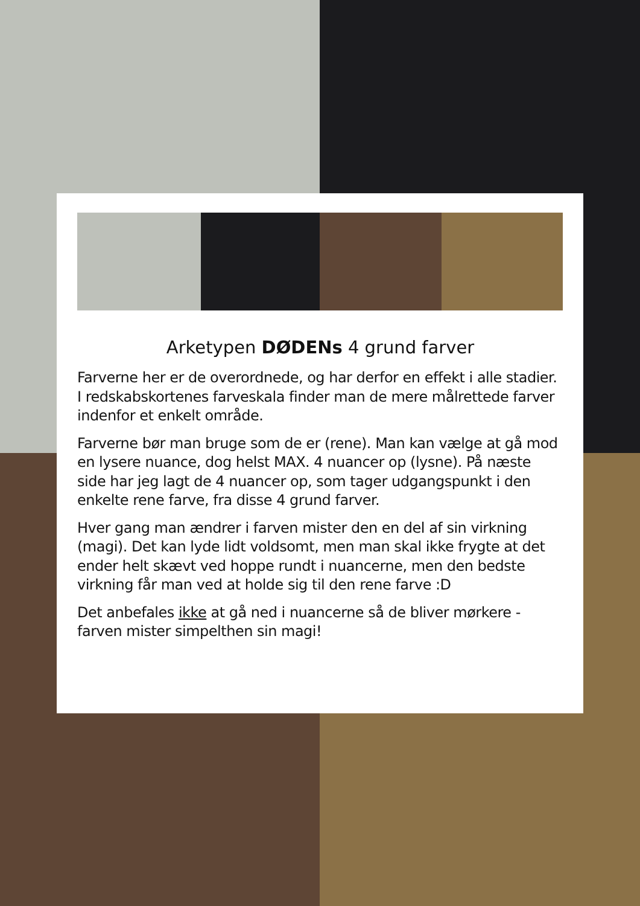Arketypen DØDENs 4 grund farver
Farverne her er de overordnede, og har derfor en effekt i alle stadier. I redskabskortenes farveskala finder man de mere målrettede farver indenfor et enkelt område.
Farverne bør man bruge som de er (rene). Man kan vælge at gå mod en lysere nuance, dog helst MAX. 4 nuancer op (lysne). På næste side har jeg lagt de 4 nuancer op, som tager udgangspunkt i den enkelte rene farve, fra disse 4 grund farver.
Hver gang man ændrer i farven mister den en del af sin virkning (magi). Det kan lyde lidt voldsomt, men man skal ikke frygte at det ender helt skævt ved hoppe rundt i nuancerne, men den bedste virkning får man ved at holde sig til den rene farve :D
Det anbefales ikke at gå ned i nuancerne så de bliver mørkere - farven mister simpelthen sin magi!